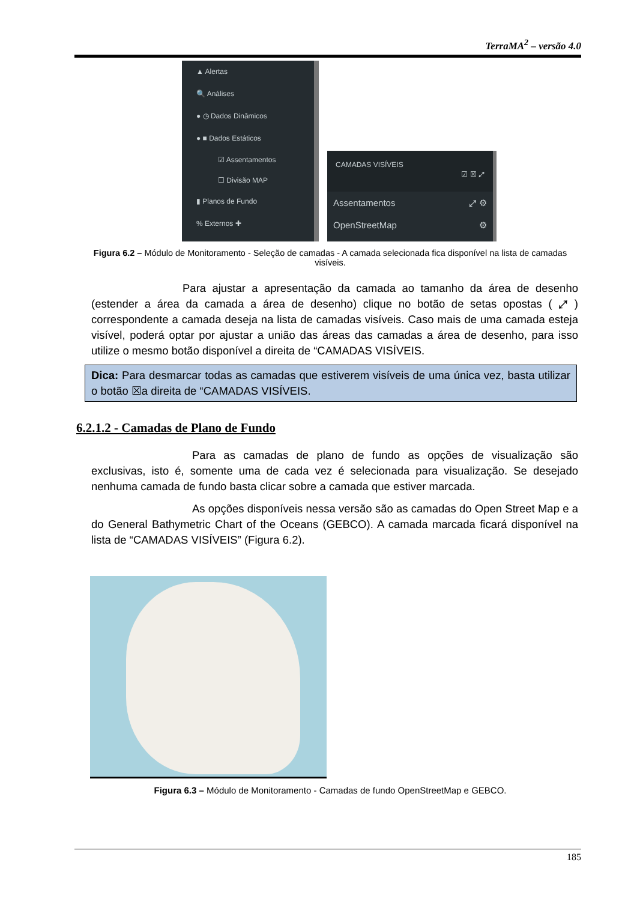TerraMA<sup>2</sup> – versão 4.0
▲ Alertas
🔍 Análises
● ◷ Dados Dinâmicos
● ■ Dados Estáticos
☑ Assentamentos
☐ Divisão MAP
▮ Planos de Fundo
% Externos ✚
CAMADAS VISÍVEIS
☑ ☒ ⤢
Assentamentos ⤢ ⚙
OpenStreetMap ⚙
Figura 6.2 – Módulo de Monitoramento - Seleção de camadas - A camada selecionada fica disponível na lista de camadas visíveis.
Para ajustar a apresentação da camada ao tamanho da área de desenho (estender a área da camada a área de desenho) clique no botão de setas opostas ( ⤢ ) correspondente a camada deseja na lista de camadas visíveis. Caso mais de uma camada esteja visível, poderá optar por ajustar a união das áreas das camadas a área de desenho, para isso utilize o mesmo botão disponível a direita de “CAMADAS VISÍVEIS.
Dica: Para desmarcar todas as camadas que estiverem visíveis de uma única vez, basta utilizar o botão ☒a direita de “CAMADAS VISÍVEIS.
6.2.1.2 - Camadas de Plano de Fundo
Para as camadas de plano de fundo as opções de visualização são exclusivas, isto é, somente uma de cada vez é selecionada para visualização. Se desejado nenhuma camada de fundo basta clicar sobre a camada que estiver marcada.
As opções disponíveis nessa versão são as camadas do Open Street Map e a do General Bathymetric Chart of the Oceans (GEBCO). A camada marcada ficará disponível na lista de “CAMADAS VISÍVEIS” (Figura 6.2).
Figura 6.3 – Módulo de Monitoramento - Camadas de fundo OpenStreetMap e GEBCO.
185